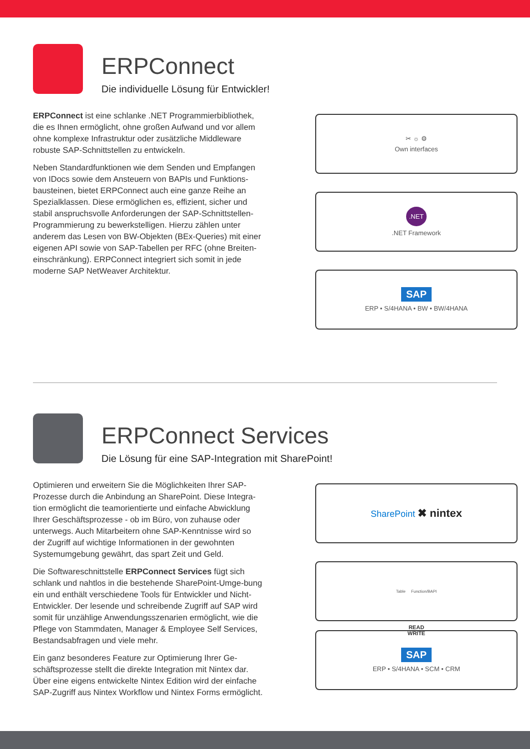ERPConnect
Die individuelle Lösung für Entwickler!
ERPConnect ist eine schlanke .NET Programmierbibliothek, die es Ihnen ermöglicht, ohne großen Aufwand und vor allem ohne komplexe Infrastruktur oder zusätzliche Middleware robuste SAP-Schnittstellen zu entwickeln.
Neben Standardfunktionen wie dem Senden und Empfangen von IDocs sowie dem Ansteuern von BAPIs und Funktions-bausteinen, bietet ERPConnect auch eine ganze Reihe an Spezialklassen. Diese ermöglichen es, effizient, sicher und stabil anspruchsvolle Anforderungen der SAP-Schnittstellen-Programmierung zu bewerkstelligen. Hierzu zählen unter anderem das Lesen von BW-Objekten (BEx-Queries) mit einer eigenen API sowie von SAP-Tabellen per RFC (ohne Breiten-einschränkung). ERPConnect integriert sich somit in jede moderne SAP NetWeaver Architektur.
✂ ☼ ⚙
Own interfaces
.NET
.NET Framework
SAP
ERP • S/4HANA • BW • BW/4HANA
ERPConnect Services
Die Lösung für eine SAP-Integration mit SharePoint!
Optimieren und erweitern Sie die Möglichkeiten Ihrer SAP-Prozesse durch die Anbindung an SharePoint. Diese Integra-tion ermöglicht die teamorientierte und einfache Abwicklung Ihrer Geschäftsprozesse - ob im Büro, von zuhause oder unterwegs. Auch Mitarbeitern ohne SAP-Kenntnisse wird so der Zugriff auf wichtige Informationen in der gewohnten Systemumgebung gewährt, das spart Zeit und Geld.
Die Softwareschnittstelle ERPConnect Services fügt sich schlank und nahtlos in die bestehende SharePoint-Umge-bung ein und enthält verschiedene Tools für Entwickler und Nicht-Entwickler. Der lesende und schreibende Zugriff auf SAP wird somit für unzählige Anwendungsszenarien ermöglicht, wie die Pflege von Stammdaten, Manager & Employee Self Services, Bestandsabfragen und viele mehr.
Ein ganz besonderes Feature zur Optimierung Ihrer Ge-schäftsprozesse stellt die direkte Integration mit Nintex dar. Über eine eigens entwickelte Nintex Edition wird der einfache SAP-Zugriff aus Nintex Workflow und Nintex Forms ermöglicht.
SharePoint ✖ nintex
Table Function/BAPI
READ
WRITE
SAP
ERP • S/4HANA • SCM • CRM